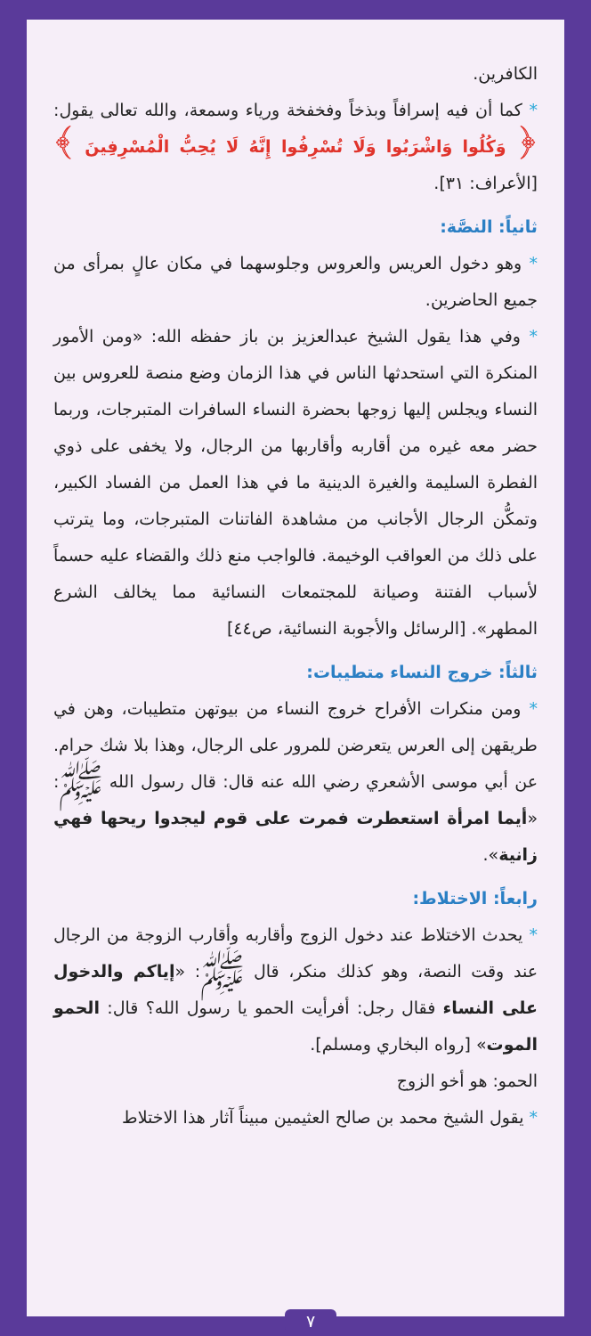الكافرين.
* كما أن فيه إسرافاً وبذخاً وفخفخة ورياء وسمعة، والله تعالى يقول: ﴿ وَكُلُوا وَاشْرَبُوا وَلَا تُسْرِفُوا إِنَّهُ لَا يُحِبُّ الْمُسْرِفِينَ ﴾ [الأعراف: ٣١].
ثانياً: النصَّة:
* وهو دخول العريس والعروس وجلوسهما في مكان عالٍ بمرأى من جميع الحاضرين.
* وفي هذا يقول الشيخ عبدالعزيز بن باز حفظه الله: «ومن الأمور المنكرة التي استحدثها الناس في هذا الزمان وضع منصة للعروس بين النساء ويجلس إليها زوجها بحضرة النساء السافرات المتبرجات، وربما حضر معه غيره من أقاربه وأقاربها من الرجال، ولا يخفى على ذوي الفطرة السليمة والغيرة الدينية ما في هذا العمل من الفساد الكبير، وتمكُّن الرجال الأجانب من مشاهدة الفاتنات المتبرجات، وما يترتب على ذلك من العواقب الوخيمة. فالواجب منع ذلك والقضاء عليه حسماً لأسباب الفتنة وصيانة للمجتمعات النسائية مما يخالف الشرع المطهر». [الرسائل والأجوبة النسائية، ص٤٤]
ثالثاً: خروج النساء متطيبات:
* ومن منكرات الأفراح خروج النساء من بيوتهن متطيبات، وهن في طريقهن إلى العرس يتعرضن للمرور على الرجال، وهذا بلا شك حرام. عن أبي موسى الأشعري رضي الله عنه قال: قال رسول الله ﷺ: «أيما امرأة استعطرت فمرت على قوم ليجدوا ريحها فهي زانية».
رابعاً: الاختلاط:
* يحدث الاختلاط عند دخول الزوج وأقاربه وأقارب الزوجة من الرجال عند وقت النصة، وهو كذلك منكر، قال ﷺ: «إياكم والدخول على النساء فقال رجل: أفرأيت الحمو يا رسول الله؟ قال: الحمو الموت» [رواه البخاري ومسلم].
الحمو: هو أخو الزوج
* يقول الشيخ محمد بن صالح العثيمين مبيناً آثار هذا الاختلاط
٧